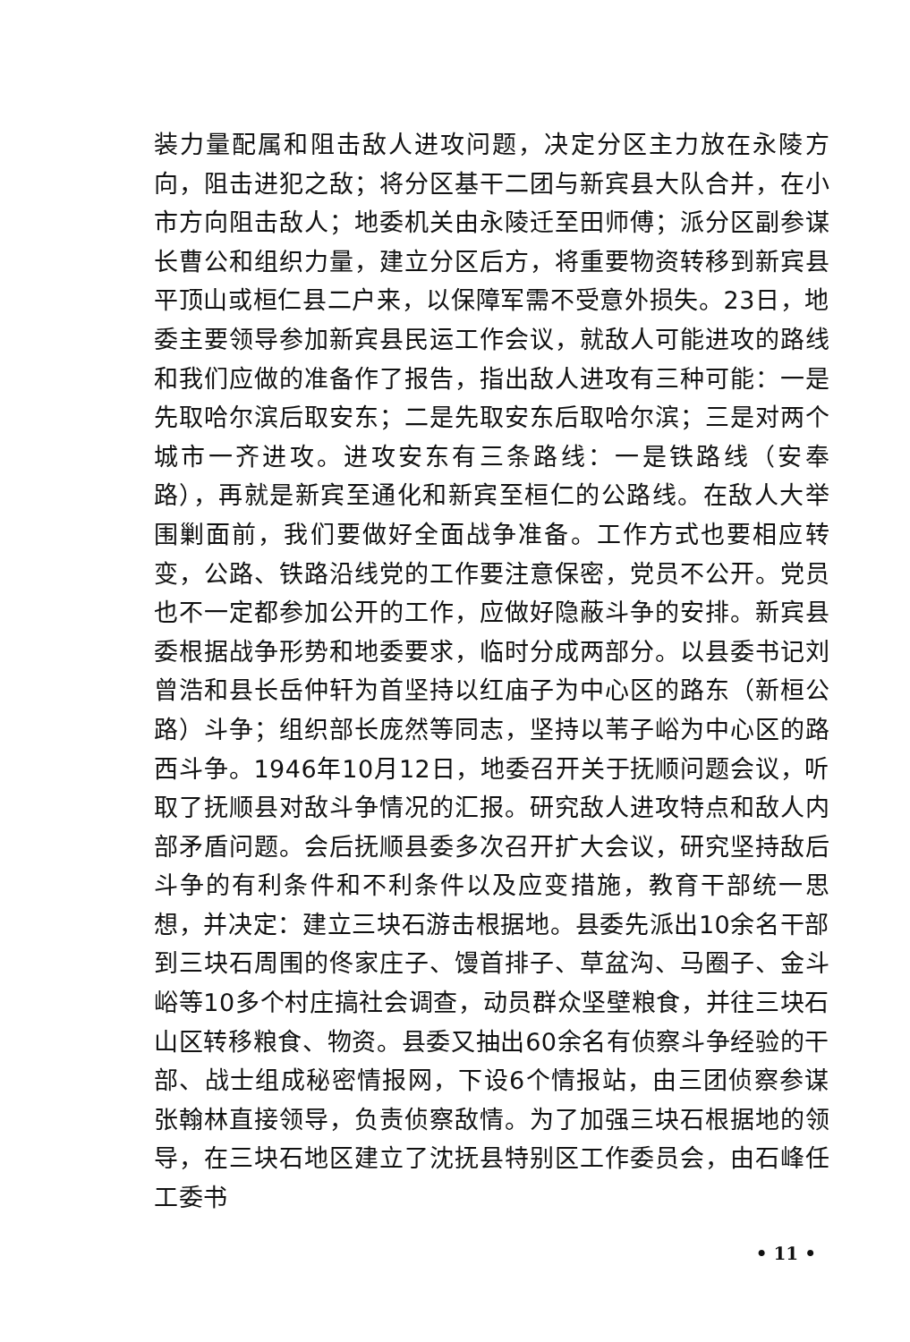装力量配属和阻击敌人进攻问题，决定分区主力放在永陵方向，阻击进犯之敌；将分区基干二团与新宾县大队合并，在小市方向阻击敌人；地委机关由永陵迁至田师傅；派分区副参谋长曹公和组织力量，建立分区后方，将重要物资转移到新宾县平顶山或桓仁县二户来，以保障军需不受意外损失。23日，地委主要领导参加新宾县民运工作会议，就敌人可能进攻的路线和我们应做的准备作了报告，指出敌人进攻有三种可能：一是先取哈尔滨后取安东；二是先取安东后取哈尔滨；三是对两个城市一齐进攻。进攻安东有三条路线：一是铁路线（安奉路），再就是新宾至通化和新宾至桓仁的公路线。在敌人大举围剿面前，我们要做好全面战争准备。工作方式也要相应转变，公路、铁路沿线党的工作要注意保密，党员不公开。党员也不一定都参加公开的工作，应做好隐蔽斗争的安排。新宾县委根据战争形势和地委要求，临时分成两部分。以县委书记刘曾浩和县长岳仲轩为首坚持以红庙子为中心区的路东（新桓公路）斗争；组织部长庞然等同志，坚持以苇子峪为中心区的路西斗争。1946年10月12日，地委召开关于抚顺问题会议，听取了抚顺县对敌斗争情况的汇报。研究敌人进攻特点和敌人内部矛盾问题。会后抚顺县委多次召开扩大会议，研究坚持敌后斗争的有利条件和不利条件以及应变措施，教育干部统一思想，并决定：建立三块石游击根据地。县委先派出10余名干部到三块石周围的佟家庄子、馒首排子、草盆沟、马圈子、金斗峪等10多个村庄搞社会调查，动员群众坚壁粮食，并往三块石山区转移粮食、物资。县委又抽出60余名有侦察斗争经验的干部、战士组成秘密情报网，下设6个情报站，由三团侦察参谋张翰林直接领导，负责侦察敌情。为了加强三块石根据地的领导，在三块石地区建立了沈抚县特别区工作委员会，由石峰任工委书
• 11 •